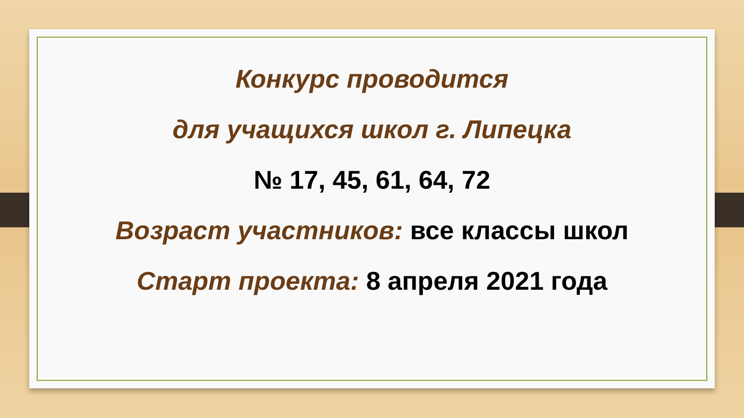Конкурс проводится
для учащихся школ г. Липецка
№ 17, 45, 61, 64, 72
Возраст участников: все классы школ
Старт проекта: 8 апреля 2021 года